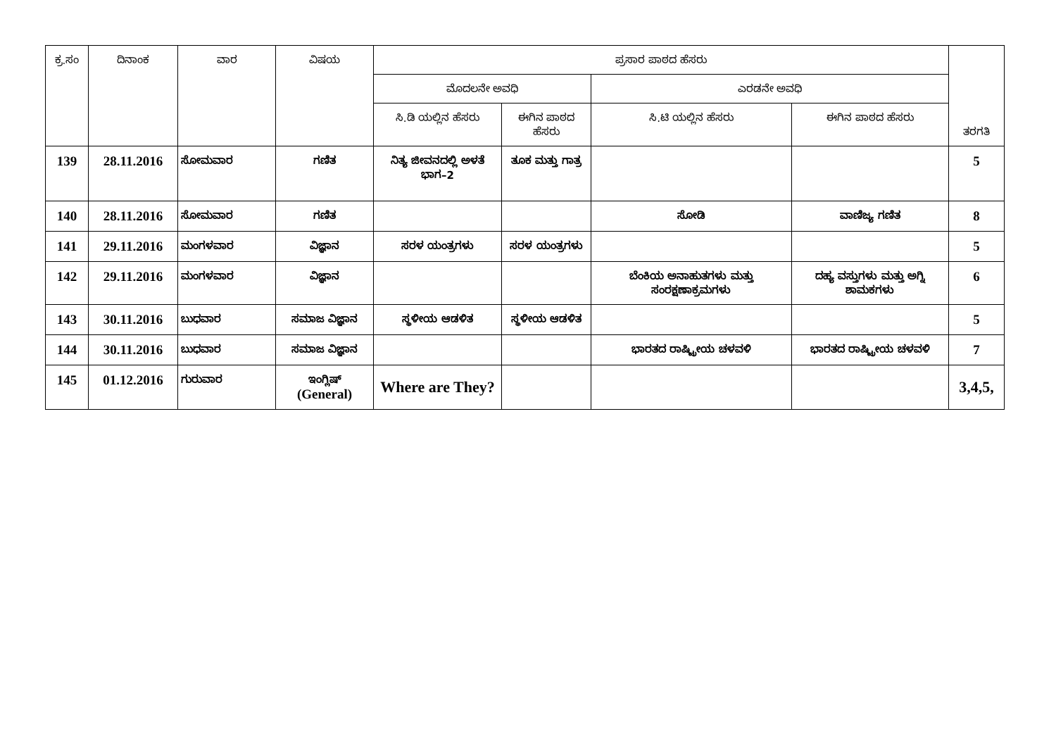| ಕ್ರ.ಸಂ | ದಿನಾಂಕ | ವಾರ | ವಿಷಯ | ಪ್ರಸಾರ ಪಾಠದ ಹೆಸರು | | | | ತರಗತಿ |
| --- | --- | --- | --- | --- | --- | --- | --- | --- |
| | | | | ಮೊದಲನೇ ಅವಧಿ | | ಎರಡನೇ ಅವಧಿ | | |
| | | | | ಸಿ.ಡಿ ಯಲ್ಲಿನ ಹೆಸರು | ಈಗಿನ ಪಾಠದ ಹೆಸರು | ಸಿ.ಟಿ ಯಲ್ಲಿನ ಹೆಸರು | ಈಗಿನ ಪಾಠದ ಹೆಸರು | |
| 139 | 28.11.2016 | ಸೋಮವಾರ | ಗಣಿತ | ನಿತ್ಯ ಜೀವನದಲ್ಲಿ ಅಳತೆ ಭಾಗ–2 | ತೂಕ ಮತ್ತು ಗಾತ್ರ | | | 5 |
| 140 | 28.11.2016 | ಸೋಮವಾರ | ಗಣಿತ | | | ಸೋಡಿ | ವಾಣಿಜ್ಯ ಗಣಿತ | 8 |
| 141 | 29.11.2016 | ಮಂಗಳವಾರ | ವಿಜ್ಞಾನ | ಸರಳ ಯಂತ್ರಗಳು | ಸರಳ ಯಂತ್ರಗಳು | | | 5 |
| 142 | 29.11.2016 | ಮಂಗಳವಾರ | ವಿಜ್ಞಾನ | | | ಬೆಂಕಿಯ ಅನಾಹುತಗಳು ಮತ್ತು ಸಂರಕ್ಷಣಾಕ್ರಮಗಳು | ದಹ್ಯ ವಸ್ತುಗಳು ಮತ್ತು ಅಗ್ನಿ ಶಾಮಕಗಳು | 6 |
| 143 | 30.11.2016 | ಬುಧವಾರ | ಸಮಾಜ ವಿಜ್ಞಾನ | ಸ್ಥಳೀಯ ಆಡಳಿತ | ಸ್ಥಳೀಯ ಆಡಳಿತ | | | 5 |
| 144 | 30.11.2016 | ಬುಧವಾರ | ಸಮಾಜ ವಿಜ್ಞಾನ | | | ಭಾರತದ ರಾಷ್ಟ್ರೀಯ ಚಳವಳಿ | ಭಾರತದ ರಾಷ್ಟ್ರೀಯ ಚಳವಳಿ | 7 |
| 145 | 01.12.2016 | ಗುರುವಾರ | ಇಂಗ್ಲಿಷ್ (General) | Where are They? | | | | 3,4,5, |